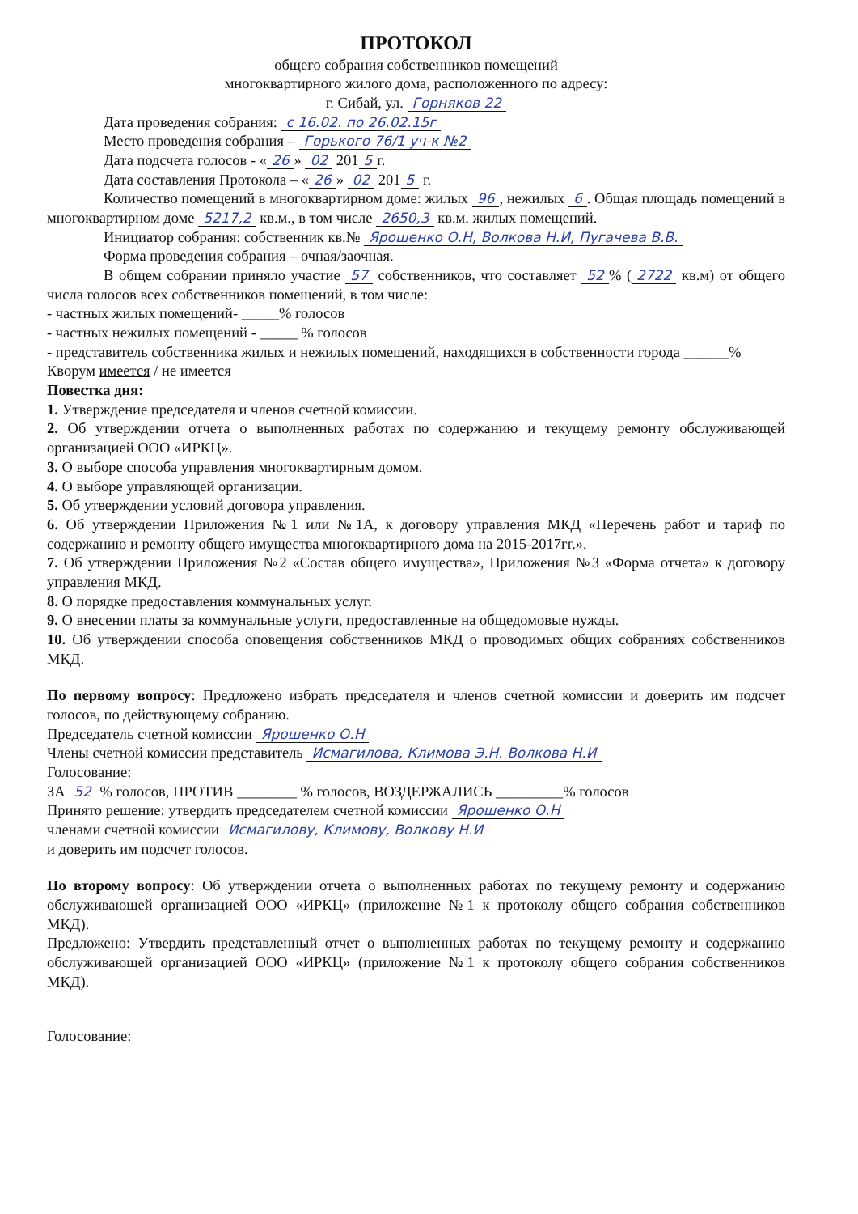ПРОТОКОЛ
общего собрания собственников помещений
многоквартирного жилого дома, расположенного по адресу:
г. Сибай, ул. Горняков 22
Дата проведения собрания: с 16.02. по 26.02.15г
Место проведения собрания – Горького 76/1 уч-к №2
Дата подсчета голосов - « 26 » 02 201 5 г.
Дата составления Протокола – « 26 » 02 201 5 г.
Количество помещений в многоквартирном доме: жилых 96, нежилых 6. Общая площадь помещений в многоквартирном доме 5217,2 кв.м., в том числе 2650,3 кв.м. жилых помещений.
Инициатор собрания: собственник кв.№ Ярошенко О.Н, Волкова Н.И, Пугачева В.В.
Форма проведения собрания – очная/заочная.
В общем собрании приняло участие 57 собственников, что составляет 52% (2722 кв.м) от общего числа голосов всех собственников помещений, в том числе:
- частных жилых помещений- _____% голосов
- частных нежилых помещений - _____ % голосов
- представитель собственника жилых и нежилых помещений, находящихся в собственности города ______%
Кворум имеется / не имеется
Повестка дня:
1. Утверждение председателя и членов счетной комиссии.
2. Об утверждении отчета о выполненных работах по содержанию и текущему ремонту обслуживающей организацией ООО «ИРКЦ».
3. О выборе способа управления многоквартирным домом.
4. О выборе управляющей организации.
5. Об утверждении условий договора управления.
6. Об утверждении Приложения №1 или №1А, к договору управления МКД «Перечень работ и тариф по содержанию и ремонту общего имущества многоквартирного дома на 2015-2017гг.».
7. Об утверждении Приложения №2 «Состав общего имущества», Приложения №3 «Форма отчета» к договору управления МКД.
8. О порядке предоставления коммунальных услуг.
9. О внесении платы за коммунальные услуги, предоставленные на общедомовые нужды.
10. Об утверждении способа оповещения собственников МКД о проводимых общих собраниях собственников МКД.
По первому вопросу: Предложено избрать председателя и членов счетной комиссии и доверить им подсчет голосов, по действующему собранию.
Председатель счетной комиссии Ярошенко О.Н
Члены счетной комиссии представитель Исмагилова, Климова Э.Н. Волкова Н.И
Голосование:
ЗА 52 % голосов, ПРОТИВ ________ % голосов, ВОЗДЕРЖАЛИСЬ _________% голосов
Принято решение: утвердить председателем счетной комиссии Ярошенко О.Н
членами счетной комиссии Исмагилову, Климову, Волкову Н.И
и доверить им подсчет голосов.
По второму вопросу: Об утверждении отчета о выполненных работах по текущему ремонту и содержанию обслуживающей организацией ООО «ИРКЦ» (приложение №1 к протоколу общего собрания собственников МКД).
Предложено: Утвердить представленный отчет о выполненных работах по текущему ремонту и содержанию обслуживающей организацией ООО «ИРКЦ» (приложение №1 к протоколу общего собрания собственников МКД).
Голосование: